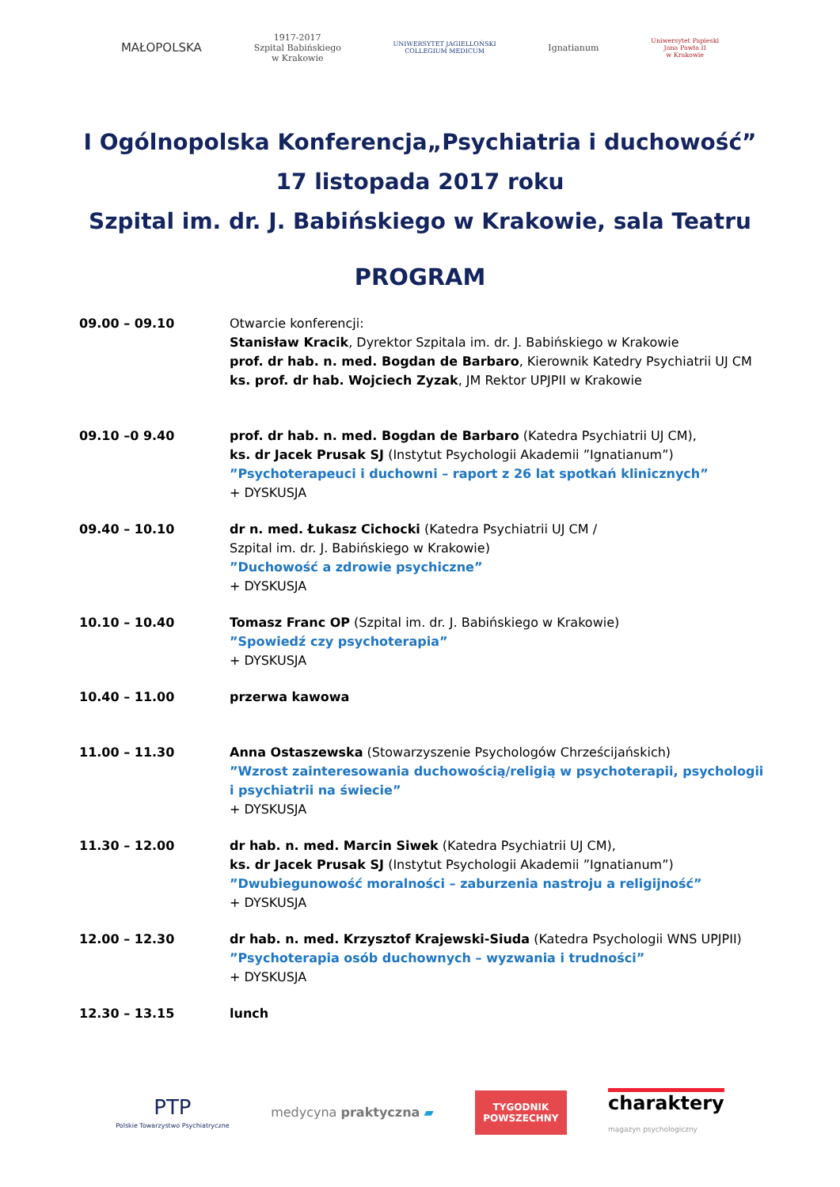MAŁOPOLSKA
1917-2017
Szpital Babińskiego
w Krakowie
UNIWERSYTET JAGIELLOŃSKI
COLLEGIUM MEDICUM
Ignatianum
Uniwersytet Papieski
Jana Pawła II
w Krakowie
I Ogólnopolska Konferencja„Psychiatria i duchowość”
17 listopada 2017 roku
Szpital im. dr. J. Babińskiego w Krakowie, sala Teatru
PROGRAM
| 09.00 – 09.10 | Otwarcie konferencji: Stanisław Kracik , Dyrektor Szpitala im. dr. J. Babińskiego w Krakowie prof. dr hab. n. med. Bogdan de Barbaro , Kierownik Katedry Psychiatrii UJ CM ks. prof. dr hab. Wojciech Zyzak , JM Rektor UPJPII w Krakowie |
| 09.10 –0 9.40 | prof. dr hab. n. med. Bogdan de Barbaro (Katedra Psychiatrii UJ CM), ks. dr Jacek Prusak SJ (Instytut Psychologii Akademii ”Ignatianum”) ”Psychoterapeuci i duchowni – raport z 26 lat spotkań klinicznych” + DYSKUSJA |
| 09.40 – 10.10 | dr n. med. Łukasz Cichocki (Katedra Psychiatrii UJ CM / Szpital im. dr. J. Babińskiego w Krakowie) ”Duchowość a zdrowie psychiczne” + DYSKUSJA |
| 10.10 – 10.40 | Tomasz Franc OP (Szpital im. dr. J. Babińskiego w Krakowie) ”Spowiedź czy psychoterapia” + DYSKUSJA |
| 10.40 – 11.00 | przerwa kawowa |
| 11.00 – 11.30 | Anna Ostaszewska (Stowarzyszenie Psychologów Chrześcijańskich) ”Wzrost zainteresowania duchowością/religią w psychoterapii, psychologii i psychiatrii na świecie” + DYSKUSJA |
| 11.30 – 12.00 | dr hab. n. med. Marcin Siwek (Katedra Psychiatrii UJ CM), ks. dr Jacek Prusak SJ (Instytut Psychologii Akademii ”Ignatianum”) ”Dwubiegunowość moralności – zaburzenia nastroju a religijność” + DYSKUSJA |
| 12.00 – 12.30 | dr hab. n. med. Krzysztof Krajewski-Siuda (Katedra Psychologii WNS UPJPII) ”Psychoterapia osób duchownych – wyzwania i trudności” + DYSKUSJA |
| 12.30 – 13.15 | lunch |
PTP
Polskie Towarzystwo Psychiatryczne
medycyna praktyczna ▰
TYGODNIK
POWSZECHNY
charaktery
magazyn psychologiczny